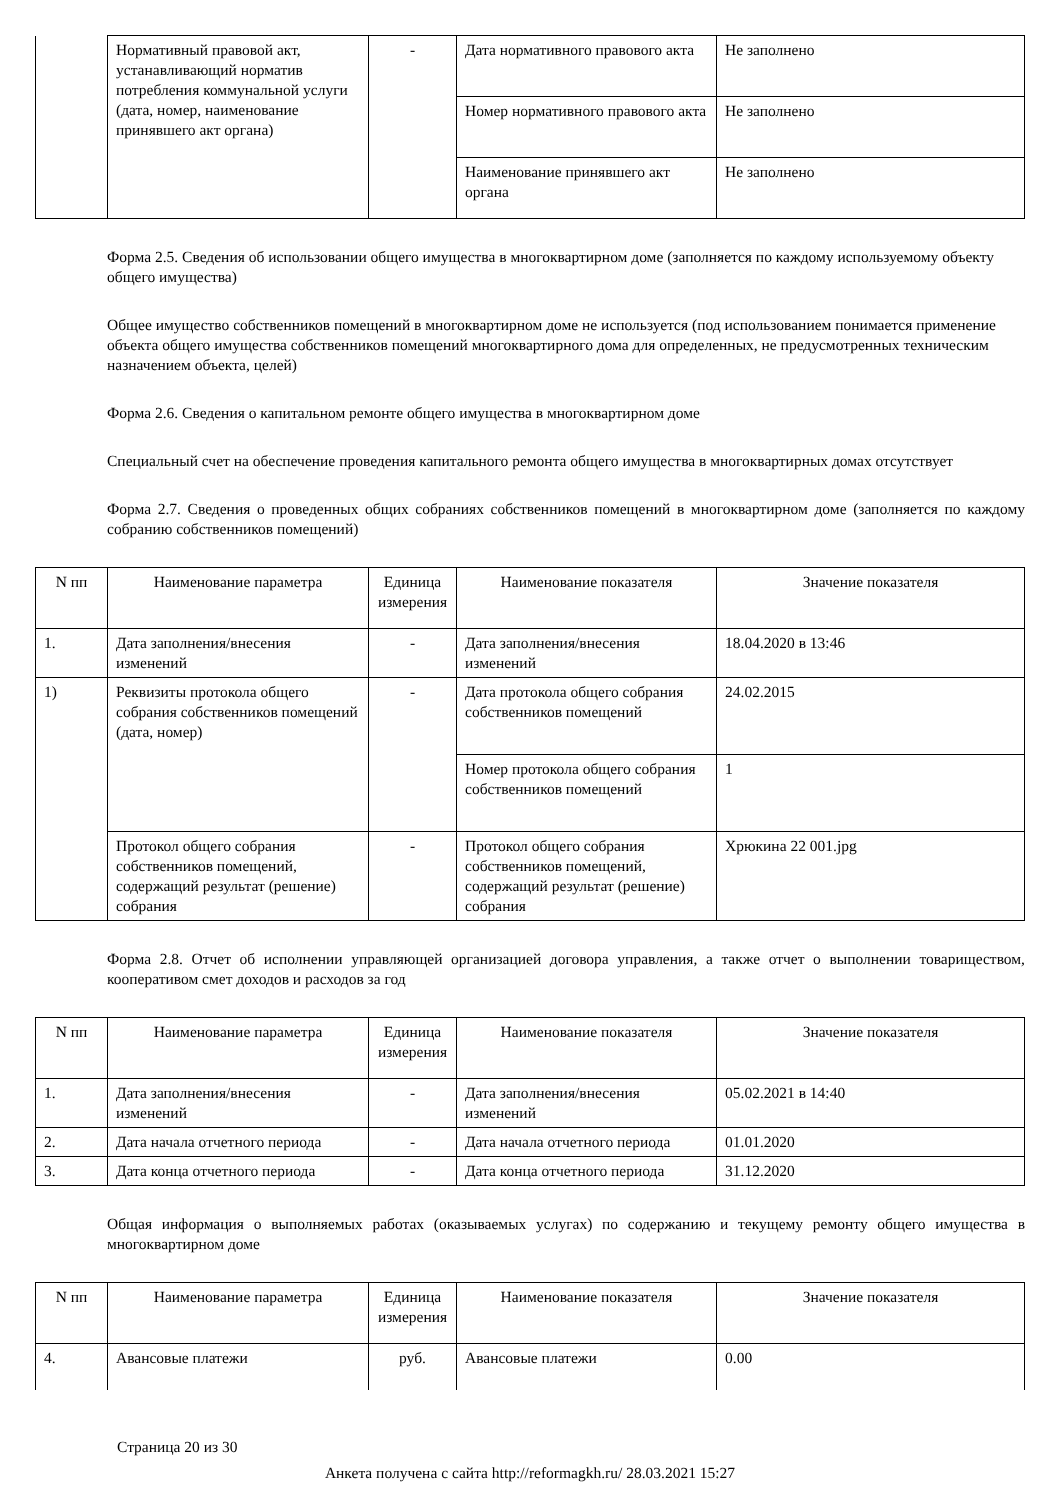| | Нормативный правовой акт, устанавливающий норматив потребления коммунальной услуги (дата, номер, наименование принявшего акт органа) | - | Дата нормативного правового акта | Не заполнено |
| | | | Номер нормативного правового акта | Не заполнено |
| | | | Наименование принявшего акт органа | Не заполнено |
Форма 2.5. Сведения об использовании общего имущества в многоквартирном доме (заполняется по каждому используемому объекту общего имущества)
Общее имущество собственников помещений в многоквартирном доме не используется (под использованием понимается применение объекта общего имущества собственников помещений многоквартирного дома для определенных, не предусмотренных техническим назначением объекта, целей)
Форма 2.6. Сведения о капитальном ремонте общего имущества в многоквартирном доме
Специальный счет на обеспечение проведения капитального ремонта общего имущества в многоквартирных домах отсутствует
Форма 2.7. Сведения о проведенных общих собраниях собственников помещений в многоквартирном доме (заполняется по каждому собранию собственников помещений)
| N пп | Наименование параметра | Единица измерения | Наименование показателя | Значение показателя |
| --- | --- | --- | --- | --- |
| 1. | Дата заполнения/внесения изменений | - | Дата заполнения/внесения изменений | 18.04.2020 в 13:46 |
| 1) | Реквизиты протокола общего собрания собственников помещений (дата, номер) | - | Дата протокола общего собрания собственников помещений | 24.02.2015 |
| | | | Номер протокола общего собрания собственников помещений | 1 |
| | Протокол общего собрания собственников помещений, содержащий результат (решение) собрания | - | Протокол общего собрания собственников помещений, содержащий результат (решение) собрания | Хрюкина 22 001.jpg |
Форма 2.8. Отчет об исполнении управляющей организацией договора управления, а также отчет о выполнении товариществом, кооперативом смет доходов и расходов за год
| N пп | Наименование параметра | Единица измерения | Наименование показателя | Значение показателя |
| --- | --- | --- | --- | --- |
| 1. | Дата заполнения/внесения изменений | - | Дата заполнения/внесения изменений | 05.02.2021 в 14:40 |
| 2. | Дата начала отчетного периода | - | Дата начала отчетного периода | 01.01.2020 |
| 3. | Дата конца отчетного периода | - | Дата конца отчетного периода | 31.12.2020 |
Общая информация о выполняемых работах (оказываемых услугах) по содержанию и текущему ремонту общего имущества в многоквартирном доме
| N пп | Наименование параметра | Единица измерения | Наименование показателя | Значение показателя |
| --- | --- | --- | --- | --- |
| 4. | Авансовые платежи | руб. | Авансовые платежи | 0.00 |
Страница 20 из 30
Анкета получена с сайта http://reformagkh.ru/ 28.03.2021 15:27